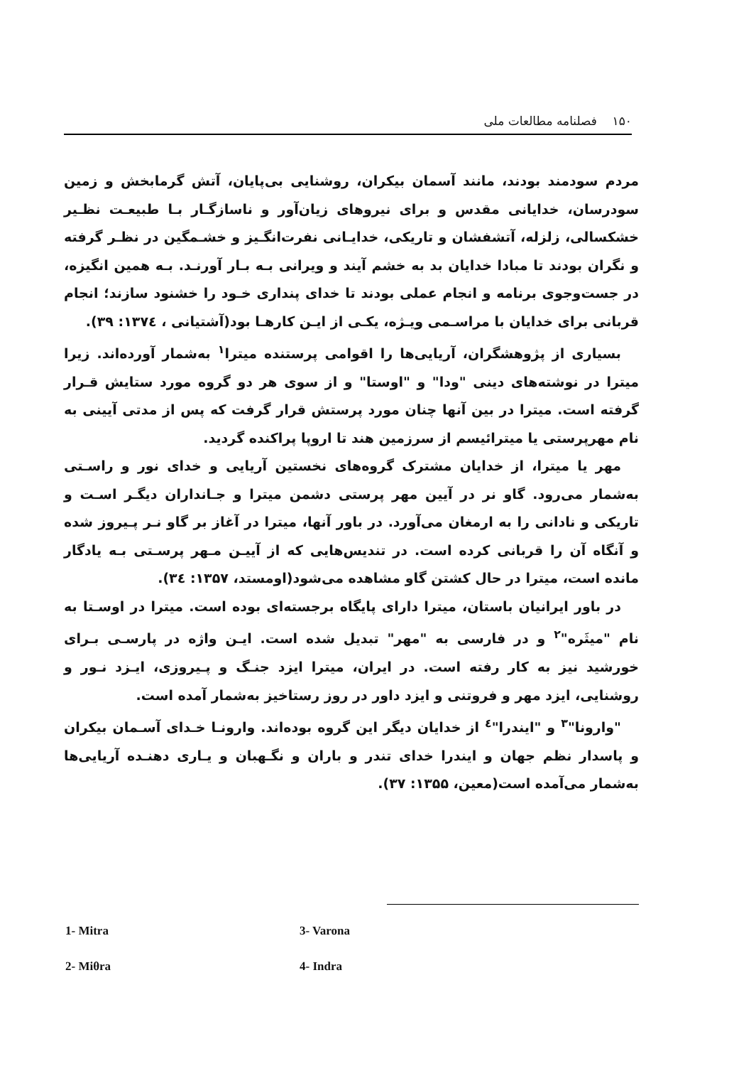۱۵۰ فصلنامه مطالعات ملی
مردم سودمند بودند، مانند آسمان بیکران، روشنایی بی‌پایان، آتش گرمابخش و زمین سودرسان، خدایانی مقدس و برای نیروهای زیان‌آور و ناسازگـار بـا طبیعـت نظـیر خشکسالی، زلزله، آتشفشان و تاریکی، خدایـانی نفرت‌انگـیز و خشـمگین در نظـر گرفته و نگران بودند تا مبادا خدایان بد به خشم آیند و ویرانی بـه بـار آورنـد. بـه همین انگیزه، در جست‌وجوی برنامه و انجام عملی بودند تا خدای پنداری خـود را خشنود سازند؛ انجام قربانی برای خدایان با مراسـمی ویـژه، یکـی از ایـن کارهـا بود(آشتیانی ، ۱۳۷٤: ۳۹).
بسیاری از پژوهشگران، آریایی‌ها را اقوامی پرستنده میترا<sup>۱</sup> به‌شمار آورده‌اند. زیرا میترا در نوشته‌های دینی "ودا" و "اوستا" و از سوی هر دو گروه مورد ستایش قـرار گرفته است. میترا در بین آنها چنان مورد پرستش قرار گرفت که پس از مدتی آیینی به نام مهرپرستی یا میترائیسم از سرزمین هند تا اروپا پراکنده گردید.
مهر یا میترا، از خدایان مشترک گروه‌های نخستین آریایی و خدای نور و راسـتی به‌شمار می‌رود. گاو نر در آیین مهر پرستی دشمن میترا و جـانداران دیگـر اسـت و تاریکی و نادانی را به ارمغان می‌آورد. در باور آنها، میترا در آغاز بر گاو نـر پـیروز شده و آنگاه آن را قربانی کرده است. در تندیس‌هایی که از آییـن مـهر پرسـتی بـه یادگار مانده است، میترا در حال کشتن گاو مشاهده می‌شود(اومستد، ۱۳۵۷: ۳٤).
در باور ایرانیان باستان، میترا دارای پایگاه برجسته‌ای بوده است. میترا در اوسـتا به نام "میثَره"<sup>۲</sup> و در فارسی به "مهر" تبدیل شده است. ایـن واژه در پارسـی بـرای خورشید نیز به کار رفته است. در ایران، میترا ایزد جنـگ و پـیروزی، ایـزد نـور و روشنایی، ایزد مهر و فروتنی و ایزد داور در روز رستاخیز به‌شمار آمده است.
"وارونا"<sup>۳</sup> و "ایندرا"<sup>٤</sup> از خدایان دیگر این گروه بوده‌اند. وارونـا خـدای آسـمان بیکران و پاسدار نظم جهان و ایندرا خدای تندر و باران و نگـهبان و یـاری دهنـده آریایی‌ها به‌شمار می‌آمده است(معین، ۱۳۵۵: ۳۷).
1- Mitra
3- Varona
2- Miθra
4- Indra